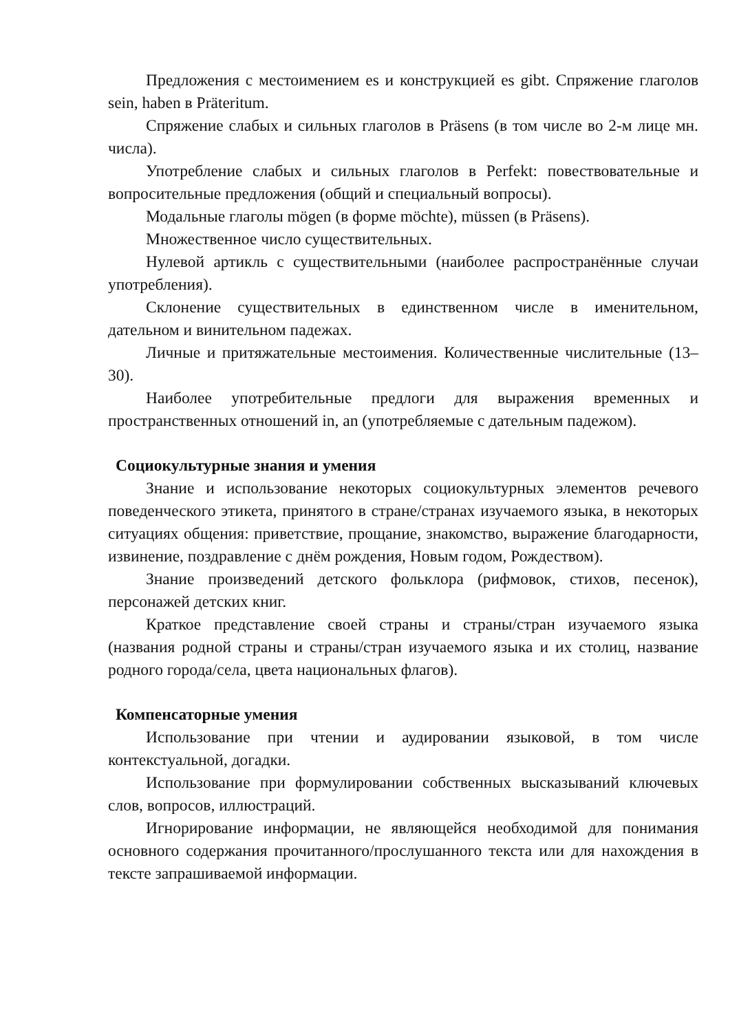Предложения с местоимением es и конструкцией es gibt. Спряжение глаголов sein, haben в Präteritum.
Спряжение слабых и сильных глаголов в Präsens (в том числе во 2-м лице мн. числа).
Употребление слабых и сильных глаголов в Perfekt: повествовательные и вопросительные предложения (общий и специальный вопросы).
Модальные глаголы mögen (в форме möchte), müssen (в Präsens).
Множественное число существительных.
Нулевой артикль с существительными (наиболее распространённые случаи употребления).
Склонение существительных в единственном числе в именительном, дательном и винительном падежах.
Личные и притяжательные местоимения. Количественные числительные (13–30).
Наиболее употребительные предлоги для выражения временных и пространственных отношений in, an (употребляемые с дательным падежом).
Социокультурные знания и умения
Знание и использование некоторых социокультурных элементов речевого поведенческого этикета, принятого в стране/странах изучаемого языка, в некоторых ситуациях общения: приветствие, прощание, знакомство, выражение благодарности, извинение, поздравление с днём рождения, Новым годом, Рождеством).
Знание произведений детского фольклора (рифмовок, стихов, песенок), персонажей детских книг.
Краткое представление своей страны и страны/стран изучаемого языка (названия родной страны и страны/стран изучаемого языка и их столиц, название родного города/села, цвета национальных флагов).
Компенсаторные умения
Использование при чтении и аудировании языковой, в том числе контекстуальной, догадки.
Использование при формулировании собственных высказываний ключевых слов, вопросов, иллюстраций.
Игнорирование информации, не являющейся необходимой для понимания основного содержания прочитанного/прослушанного текста или для нахождения в тексте запрашиваемой информации.